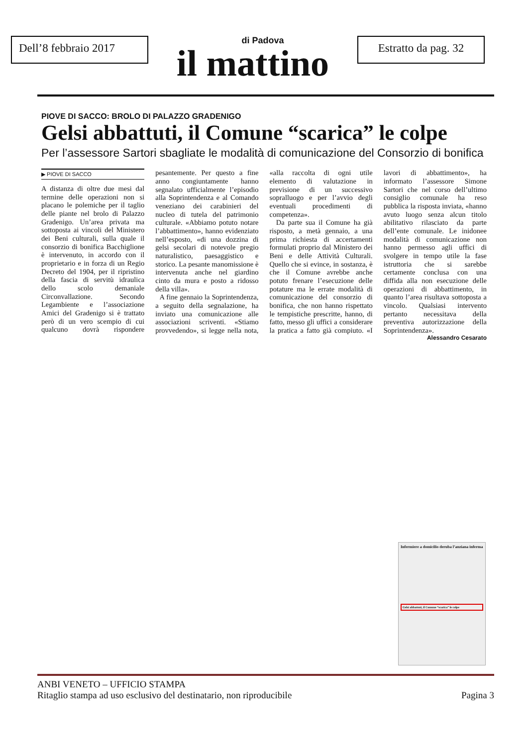Dell’8 febbraio 2017
di Padova
il mattino
Estratto da pag. 32
PIOVE DI SACCO: BROLO DI PALAZZO GRADENIGO
Gelsi abbattuti, il Comune “scarica” le colpe
Per l’assessore Sartori sbagliate le modalità di comunicazione del Consorzio di bonifica
▶ PIOVE DI SACCO
A distanza di oltre due mesi dal termine delle operazioni non si placano le polemiche per il taglio delle piante nel brolo di Palazzo Gradenigo. Un’area privata ma sottoposta ai vincoli del Ministero dei Beni culturali, sulla quale il consorzio di bonifica Bacchiglione è intervenuto, in accordo con il proprietario e in forza di un Regio Decreto del 1904, per il ripristino della fascia di servitù idraulica dello scolo demaniale Circonvallazione. Secondo Legambiente e l’associazione Amici del Gradenigo si è trattato però di un vero scempio di cui qualcuno dovrà rispondere pesantemente. Per questo a fine anno congiuntamente hanno segnalato ufficialmente l’episodio alla Soprintendenza e al Comando veneziano dei carabinieri del nucleo di tutela del patrimonio culturale. «Abbiamo potuto notare l’abbattimento», hanno evidenziato nell’esposto, «di una dozzina di gelsi secolari di notevole pregio naturalistico, paesaggistico e storico. La pesante manomissione è intervenuta anche nel giardino cinto da mura e posto a ridosso della villa».
A fine gennaio la Soprintendenza, a seguito della segnalazione, ha inviato una comunicazione alle associazioni scriventi. «Stiamo provvedendo», si legge nella nota, «alla raccolta di ogni utile elemento di valutazione in previsione di un successivo sopralluogo e per l’avvio degli eventuali procedimenti di competenza».
Da parte sua il Comune ha già risposto, a metà gennaio, a una prima richiesta di accertamenti formulati proprio dal Ministero dei Beni e delle Attività Culturali. Quello che si evince, in sostanza, è che il Comune avrebbe anche potuto frenare l’esecuzione delle potature ma le errate modalità di comunicazione del consorzio di bonifica, che non hanno rispettato le tempistiche prescritte, hanno, di fatto, messo gli uffici a considerare la pratica a fatto già compiuto. «I lavori di abbattimento», ha informato l’assessore Simone Sartori che nel corso dell’ultimo consiglio comunale ha reso pubblica la risposta inviata, «hanno avuto luogo senza alcun titolo abilitativo rilasciato da parte dell’ente comunale. Le inidonee modalità di comunicazione non hanno permesso agli uffici di svolgere in tempo utile la fase istruttoria che si sarebbe certamente conclusa con una diffida alla non esecuzione delle operazioni di abbattimento, in quanto l’area risultava sottoposta a vincolo. Qualsiasi intervento pertanto necessitava della preventiva autorizzazione della Soprintendenza».
Alessandro Cesarato
Infermiere a domicilio deruba l’anziana inferma
Gelsi abbattuti, il Comune “scarica” le colpe
ANBI VENETO – UFFICIO STAMPA
Ritaglio stampa ad uso esclusivo del destinatario, non riproducibile Pagina 3